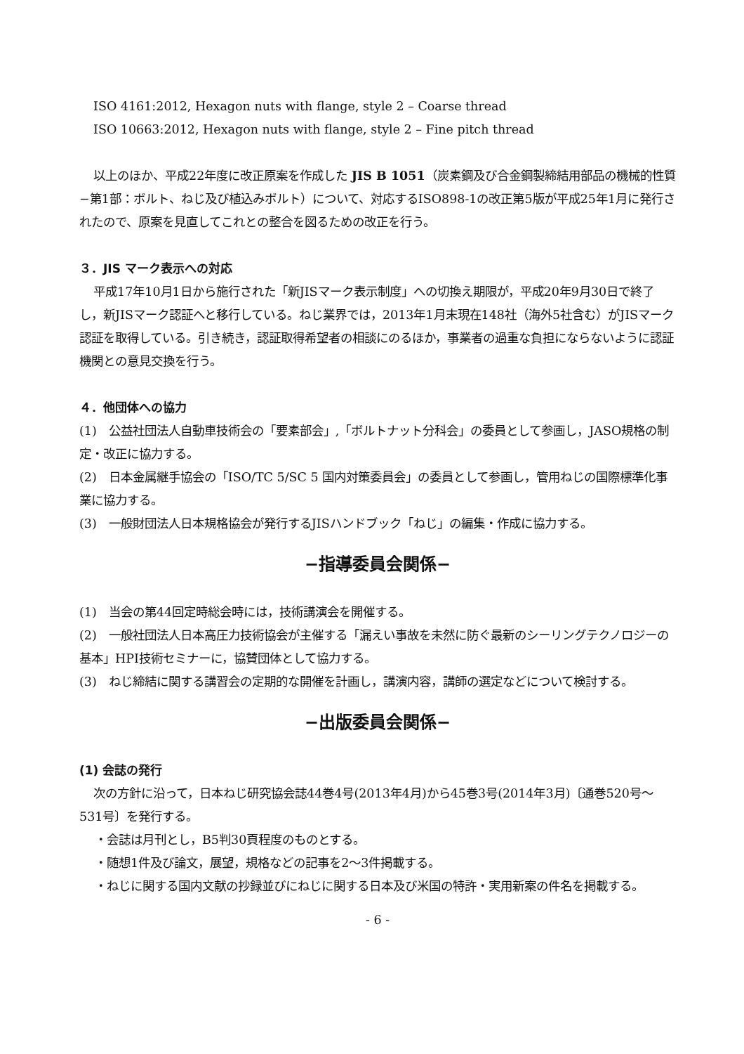ISO 4161:2012, Hexagon nuts with flange, style 2 – Coarse thread
ISO 10663:2012, Hexagon nuts with flange, style 2 – Fine pitch thread
以上のほか、平成22年度に改正原案を作成した JIS B 1051（炭素鋼及び合金鋼製締結用部品の機械的性質−第1部：ボルト、ねじ及び植込みボルト）について、対応するISO898-1の改正第5版が平成25年1月に発行されたので、原案を見直してこれとの整合を図るための改正を行う。
３．JIS マーク表示への対応
平成17年10月1日から施行された「新JISマーク表示制度」への切換え期限が，平成20年9月30日で終了し，新JISマーク認証へと移行している。ねじ業界では，2013年1月末現在148社（海外5社含む）がJISマーク認証を取得している。引き続き，認証取得希望者の相談にのるほか，事業者の過重な負担にならないように認証機関との意見交換を行う。
４．他団体への協力
(1)　公益社団法人自動車技術会の「要素部会」,「ボルトナット分科会」の委員として参画し，JASO規格の制定・改正に協力する。
(2)　日本金属継手協会の「ISO/TC 5/SC 5 国内対策委員会」の委員として参画し，管用ねじの国際標準化事業に協力する。
(3)　一般財団法人日本規格協会が発行するJISハンドブック「ねじ」の編集・作成に協力する。
−指導委員会関係−
(1)　当会の第44回定時総会時には，技術講演会を開催する。
(2)　一般社団法人日本高圧力技術協会が主催する「漏えい事故を未然に防ぐ最新のシーリングテクノロジーの基本」HPI技術セミナーに，協賛団体として協力する。
(3)　ねじ締結に関する講習会の定期的な開催を計画し，講演内容，講師の選定などについて検討する。
−出版委員会関係−
(1) 会誌の発行
次の方針に沿って，日本ねじ研究協会誌44巻4号(2013年4月)から45巻3号(2014年3月)〔通巻520号〜531号〕を発行する。
・会誌は月刊とし，B5判30頁程度のものとする。
・随想1件及び論文，展望，規格などの記事を2〜3件掲載する。
・ねじに関する国内文献の抄録並びにねじに関する日本及び米国の特許・実用新案の件名を掲載する。
- 6 -